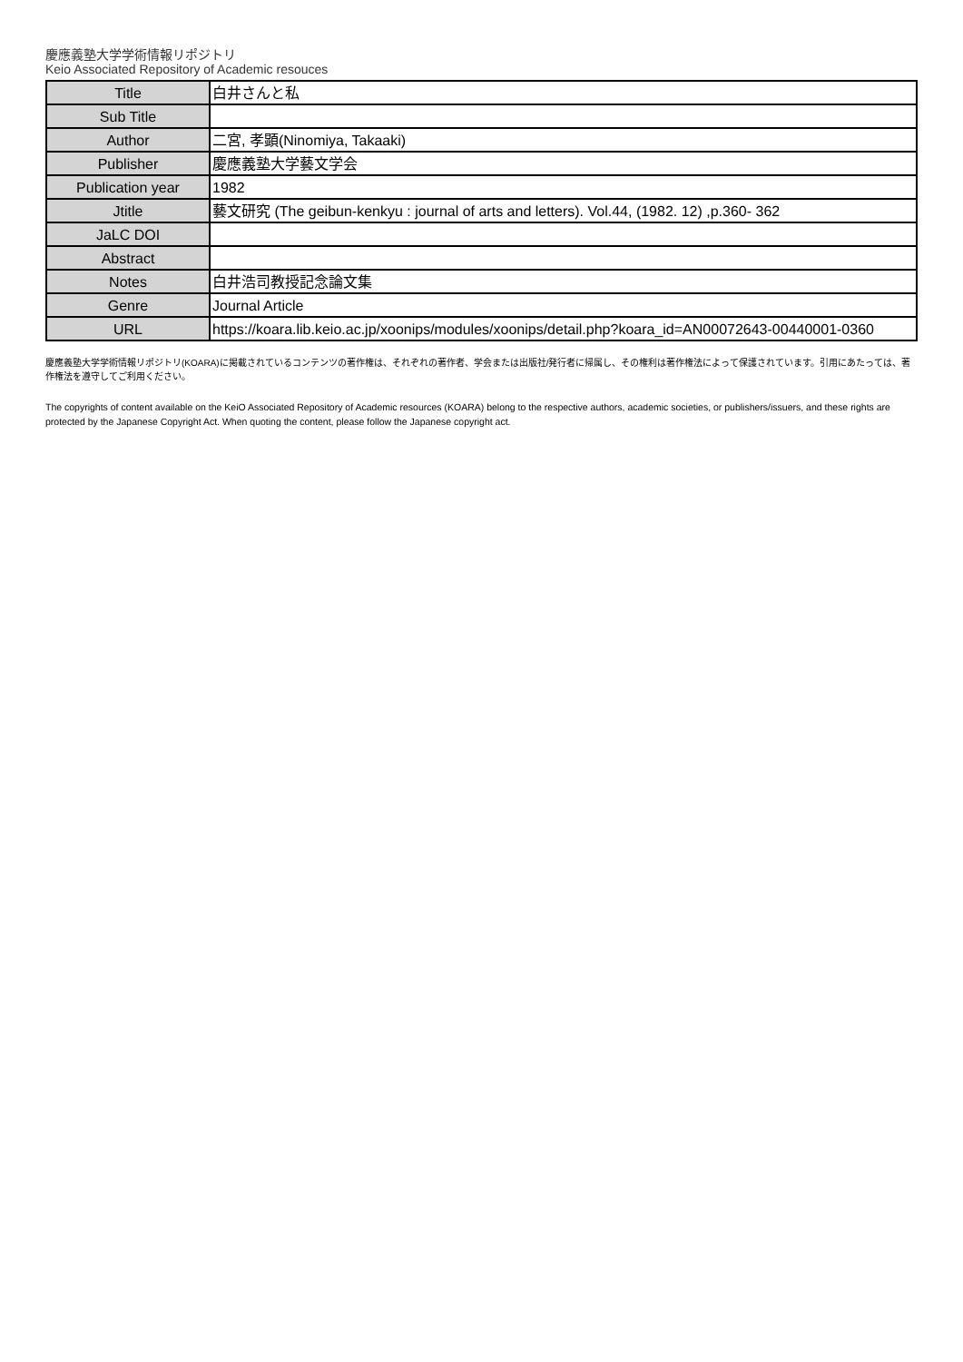慶應義塾大学学術情報リポジトリ
Keio Associated Repository of Academic resouces
| Title | 白井さんと私 |
| Sub Title | |
| Author | 二宮, 孝顕(Ninomiya, Takaaki) |
| Publisher | 慶應義塾大学藝文学会 |
| Publication year | 1982 |
| Jtitle | 藝文研究 (The geibun-kenkyu : journal of arts and letters). Vol.44, (1982. 12) ,p.360- 362 |
| JaLC DOI | |
| Abstract | |
| Notes | 白井浩司教授記念論文集 |
| Genre | Journal Article |
| URL | https://koara.lib.keio.ac.jp/xoonips/modules/xoonips/detail.php?koara_id=AN00072643-00440001-0360 |
慶應義塾大学学術情報リポジトリ(KOARA)に掲載されているコンテンツの著作権は、それぞれの著作者、学会または出版社/発行者に帰属し、その権利は著作権法によって保護されています。引用にあたっては、著作権法を遵守してご利用ください。
The copyrights of content available on the KeiO Associated Repository of Academic resources (KOARA) belong to the respective authors, academic societies, or publishers/issuers, and these rights are protected by the Japanese Copyright Act. When quoting the content, please follow the Japanese copyright act.